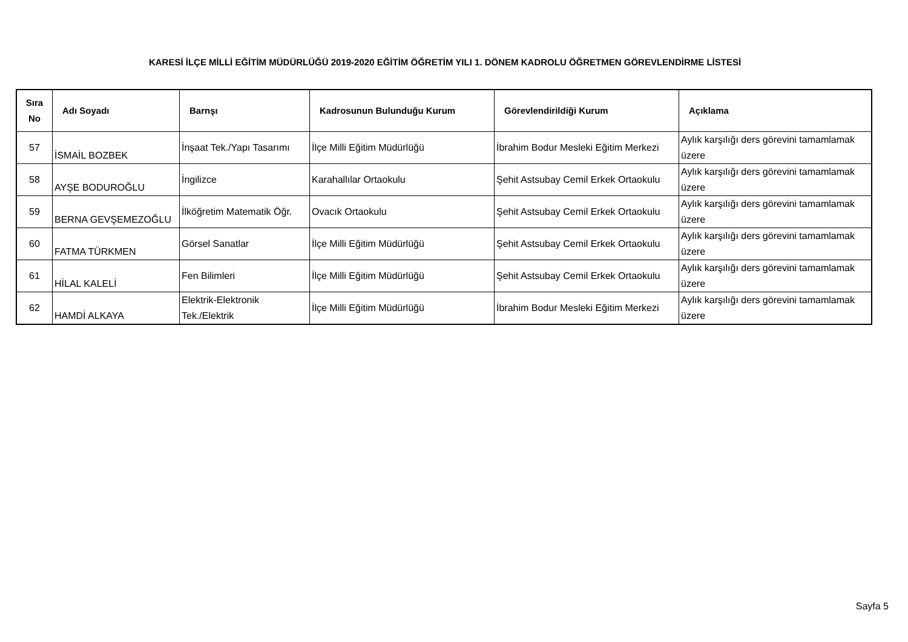KARESİ İLÇE MİLLİ EĞİTİM MÜDÜRLÜĞÜ 2019-2020 EĞİTİM ÖĞRETİM YILI 1. DÖNEM KADROLU ÖĞRETMEN GÖREVLENDİRME LİSTESİ
| Sıra No | Adı Soyadı | Barnşı | Kadrosunun Bulunduğu Kurum | Görevlendirildiği Kurum | Açıklama |
| --- | --- | --- | --- | --- | --- |
| 57 | İSMAİL BOZBEK | İnşaat Tek./Yapı Tasarımı | İlçe Milli Eğitim Müdürlüğü | İbrahim Bodur Mesleki Eğitim Merkezi | Aylık karşılığı ders görevini tamamlamak üzere |
| 58 | AYŞE BODUROĞLU | İngilizce | Karahallılar Ortaokulu | Şehit Astsubay Cemil Erkek Ortaokulu | Aylık karşılığı ders görevini tamamlamak üzere |
| 59 | BERNA GEVŞEMEZOĞLU | İlköğretim Matematik Öğr. | Ovacık Ortaokulu | Şehit Astsubay Cemil Erkek Ortaokulu | Aylık karşılığı ders görevini tamamlamak üzere |
| 60 | FATMA TÜRKMEN | Görsel Sanatlar | İlçe Milli Eğitim Müdürlüğü | Şehit Astsubay Cemil Erkek Ortaokulu | Aylık karşılığı ders görevini tamamlamak üzere |
| 61 | HİLAL KALELİ | Fen Bilimleri | İlçe Milli Eğitim Müdürlüğü | Şehit Astsubay Cemil Erkek Ortaokulu | Aylık karşılığı ders görevini tamamlamak üzere |
| 62 | HAMDİ ALKAYA | Elektrik-Elektronik Tek./Elektrik | İlçe Milli Eğitim Müdürlüğü | İbrahim Bodur Mesleki Eğitim Merkezi | Aylık karşılığı ders görevini tamamlamak üzere |
Sayfa 5